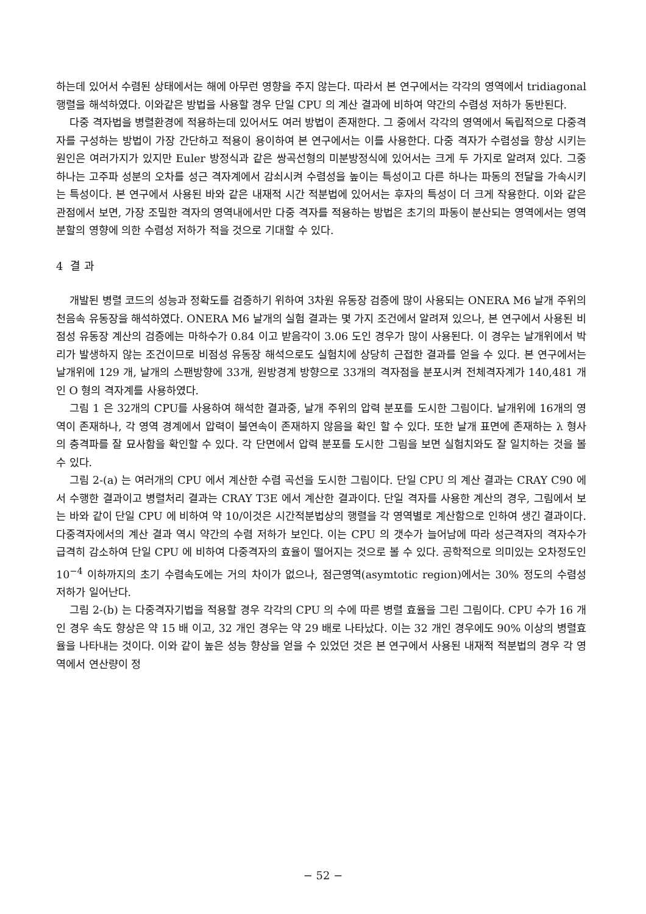하는데 있어서 수렴된 상태에서는 해에 아무런 영향을 주지 않는다. 따라서 본 연구에서는 각각의 영역에서 tridiagonal 행렬을 해석하였다. 이와같은 방법을 사용할 경우 단일 CPU 의 계산 결과에 비하여 약간의 수렴성 저하가 동반된다.
다중 격자법을 병렬환경에 적용하는데 있어서도 여러 방법이 존재한다. 그 중에서 각각의 영역에서 독립적으로 다중격자를 구성하는 방법이 가장 간단하고 적용이 용이하여 본 연구에서는 이를 사용한다. 다중 격자가 수렴성을 향상 시키는 원인은 여러가지가 있지만 Euler 방정식과 같은 쌍곡선형의 미분방정식에 있어서는 크게 두 가지로 알려져 있다. 그중 하나는 고주파 성분의 오차를 성근 격자계에서 감쇠시켜 수렴성을 높이는 특성이고 다른 하나는 파동의 전달을 가속시키는 특성이다. 본 연구에서 사용된 바와 같은 내재적 시간 적분법에 있어서는 후자의 특성이 더 크게 작용한다. 이와 같은 관점에서 보면, 가장 조밀한 격자의 영역내에서만 다중 격자를 적용하는 방법은 초기의 파동이 분산되는 영역에서는 영역 분할의 영향에 의한 수렴성 저하가 적을 것으로 기대할 수 있다.
4 결 과
개발된 병렬 코드의 성능과 정확도를 검증하기 위하여 3차원 유동장 검증에 많이 사용되는 ONERA M6 날개 주위의 천음속 유동장을 해석하였다. ONERA M6 날개의 실험 결과는 몇 가지 조건에서 알려져 있으나, 본 연구에서 사용된 비점성 유동장 계산의 검증에는 마하수가 0.84 이고 받음각이 3.06 도인 경우가 많이 사용된다. 이 경우는 날개위에서 박리가 발생하지 않는 조건이므로 비점성 유동장 해석으로도 실험치에 상당히 근접한 결과를 얻을 수 있다. 본 연구에서는 날개위에 129 개, 날개의 스팬방향에 33개, 원방경계 방향으로 33개의 격자점을 분포시켜 전체격자계가 140,481 개인 O 형의 격자계를 사용하였다.
그림 1 은 32개의 CPU를 사용하여 해석한 결과중, 날개 주위의 압력 분포를 도시한 그림이다. 날개위에 16개의 영역이 존재하나, 각 영역 경계에서 압력이 불연속이 존재하지 않음을 확인 할 수 있다. 또한 날개 표면에 존재하는 λ 형사의 충격파를 잘 묘사함을 확인할 수 있다. 각 단면에서 압력 분포를 도시한 그림을 보면 실험치와도 잘 일치하는 것을 볼 수 있다.
그림 2-(a) 는 여러개의 CPU 에서 계산한 수렴 곡선을 도시한 그림이다. 단일 CPU 의 계산 결과는 CRAY C90 에서 수행한 결과이고 병렬처리 결과는 CRAY T3E 에서 계산한 결과이다. 단일 격자를 사용한 계산의 경우, 그림에서 보는 바와 같이 단일 CPU 에 비하여 약 10/이것은 시간적분법상의 행렬을 각 영역별로 계산함으로 인하여 생긴 결과이다. 다중격자에서의 계산 결과 역시 약간의 수렴 저하가 보인다. 이는 CPU 의 갯수가 늘어남에 따라 성근격자의 격자수가 급격히 감소하여 단일 CPU 에 비하여 다중격자의 효율이 떨어지는 것으로 볼 수 있다. 공학적으로 의미있는 오차정도인 10<sup>−4</sup> 이하까지의 초기 수렴속도에는 거의 차이가 없으나, 점근영역(asymtotic region)에서는 30% 정도의 수렴성 저하가 일어난다.
그림 2-(b) 는 다중격자기법을 적용할 경우 각각의 CPU 의 수에 따른 병렬 효율을 그린 그림이다. CPU 수가 16 개인 경우 속도 향상은 약 15 배 이고, 32 개인 경우는 약 29 배로 나타났다. 이는 32 개인 경우에도 90% 이상의 병렬효율을 나타내는 것이다. 이와 같이 높은 성능 향상을 얻을 수 있었던 것은 본 연구에서 사용된 내재적 적분법의 경우 각 영역에서 연산량이 정
− 52 −